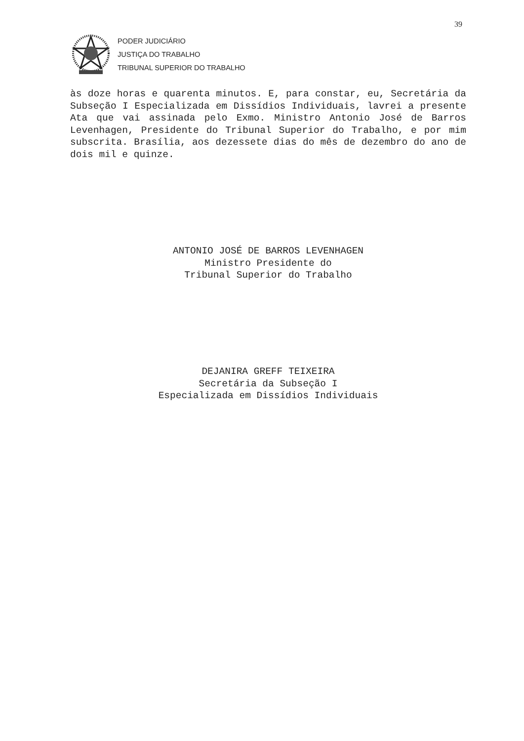39
PODER JUDICIÁRIO
JUSTIÇA DO TRABALHO
TRIBUNAL SUPERIOR DO TRABALHO
às doze horas e quarenta minutos. E, para constar, eu, Secretária da Subseção I Especializada em Dissídios Individuais, lavrei a presente Ata que vai assinada pelo Exmo. Ministro Antonio José de Barros Levenhagen, Presidente do Tribunal Superior do Trabalho, e por mim subscrita. Brasília, aos dezessete dias do mês de dezembro do ano de dois mil e quinze.
ANTONIO JOSÉ DE BARROS LEVENHAGEN
Ministro Presidente do
Tribunal Superior do Trabalho
DEJANIRA GREFF TEIXEIRA
Secretária da Subseção I
Especializada em Dissídios Individuais